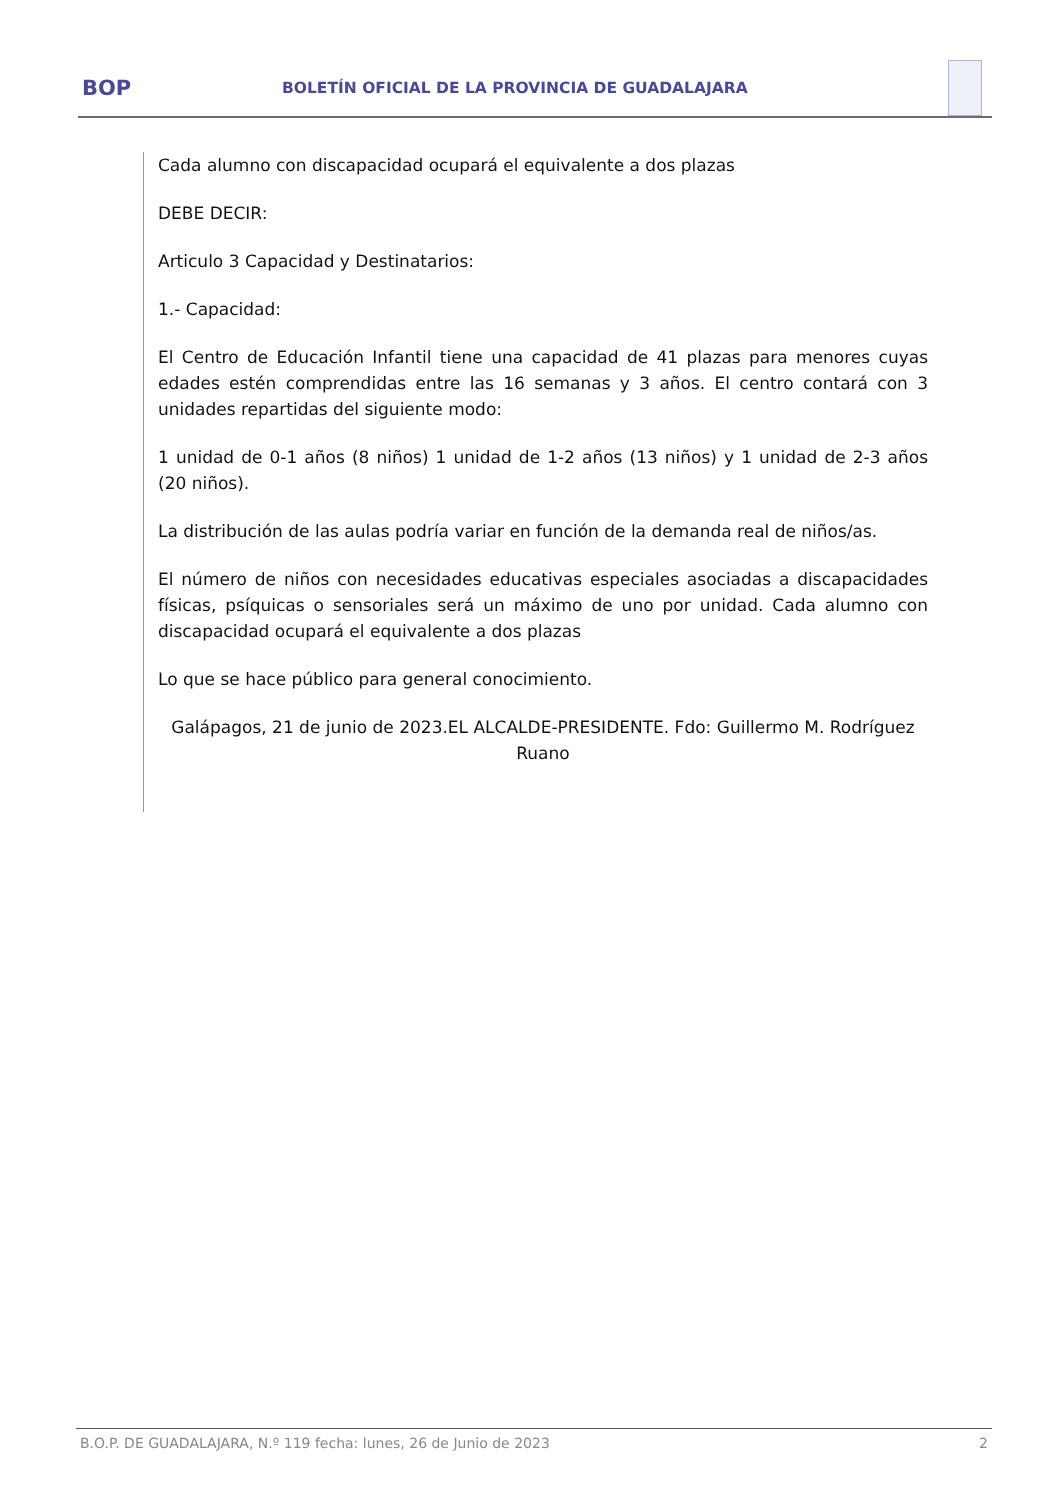BOP
BOLETÍN OFICIAL DE LA PROVINCIA DE GUADALAJARA
Cada alumno con discapacidad ocupará el equivalente a dos plazas
DEBE DECIR:
Articulo 3 Capacidad y Destinatarios:
1.- Capacidad:
El Centro de Educación Infantil tiene una capacidad de 41 plazas para menores cuyas edades estén comprendidas entre las 16 semanas y 3 años. El centro contará con 3 unidades repartidas del siguiente modo:
1 unidad de 0-1 años (8 niños) 1 unidad de 1-2 años (13 niños) y 1 unidad de 2-3 años (20 niños).
La distribución de las aulas podría variar en función de la demanda real de niños/as.
El número de niños con necesidades educativas especiales asociadas a discapacidades físicas, psíquicas o sensoriales será un máximo de uno por unidad. Cada alumno con discapacidad ocupará el equivalente a dos plazas
Lo que se hace público para general conocimiento.
Galápagos, 21 de junio de 2023.EL ALCALDE-PRESIDENTE. Fdo: Guillermo M. Rodríguez Ruano
B.O.P. DE GUADALAJARA, N.º 119 fecha: lunes, 26 de Junio de 2023 2